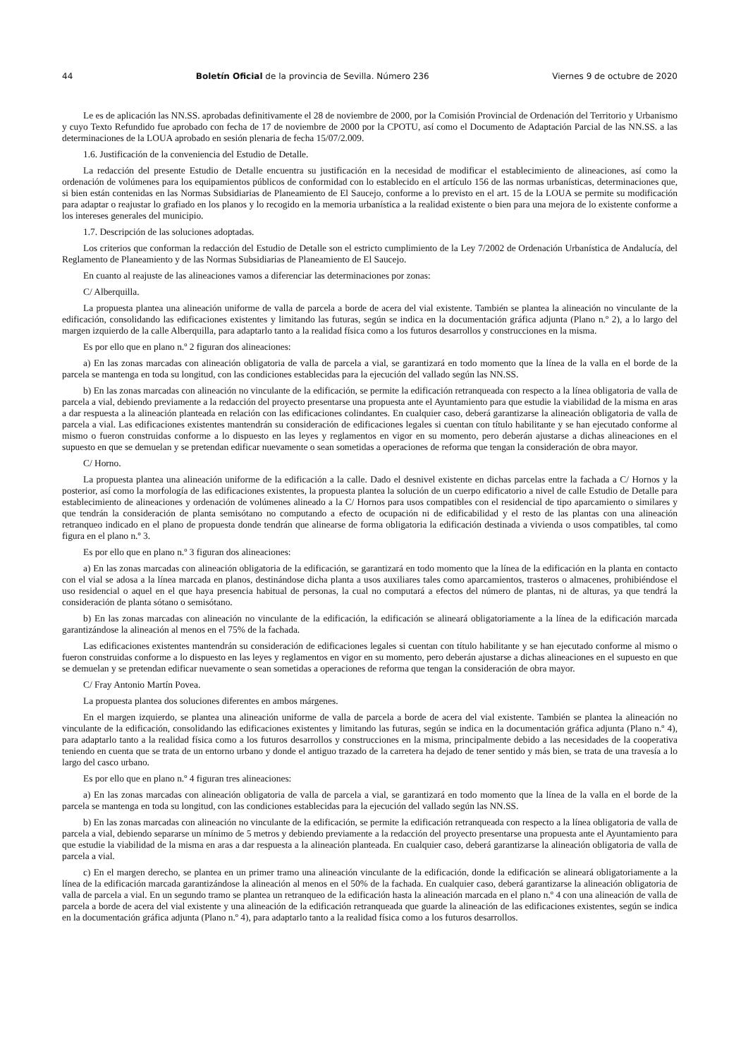44 Boletín Oficial de la provincia de Sevilla. Número 236 Viernes 9 de octubre de 2020
Le es de aplicación las NN.SS. aprobadas definitivamente el 28 de noviembre de 2000, por la Comisión Provincial de Ordenación del Territorio y Urbanismo y cuyo Texto Refundido fue aprobado con fecha de 17 de noviembre de 2000 por la CPOTU, así como el Documento de Adaptación Parcial de las NN.SS. a las determinaciones de la LOUA aprobado en sesión plenaria de fecha 15/07/2.009.
1.6. Justificación de la conveniencia del Estudio de Detalle.
La redacción del presente Estudio de Detalle encuentra su justificación en la necesidad de modificar el establecimiento de alineaciones, así como la ordenación de volúmenes para los equipamientos públicos de conformidad con lo establecido en el artículo 156 de las normas urbanísticas, determinaciones que, si bien están contenidas en las Normas Subsidiarias de Planeamiento de El Saucejo, conforme a lo previsto en el art. 15 de la LOUA se permite su modificación para adaptar o reajustar lo grafiado en los planos y lo recogido en la memoria urbanística a la realidad existente o bien para una mejora de lo existente conforme a los intereses generales del municipio.
1.7. Descripción de las soluciones adoptadas.
Los criterios que conforman la redacción del Estudio de Detalle son el estricto cumplimiento de la Ley 7/2002 de Ordenación Urbanística de Andalucía, del Reglamento de Planeamiento y de las Normas Subsidiarias de Planeamiento de El Saucejo.
En cuanto al reajuste de las alineaciones vamos a diferenciar las determinaciones por zonas:
C/ Alberquilla.
La propuesta plantea una alineación uniforme de valla de parcela a borde de acera del vial existente. También se plantea la alineación no vinculante de la edificación, consolidando las edificaciones existentes y limitando las futuras, según se indica en la documentación gráfica adjunta (Plano n.º 2), a lo largo del margen izquierdo de la calle Alberquilla, para adaptarlo tanto a la realidad física como a los futuros desarrollos y construcciones en la misma.
Es por ello que en plano n.º 2 figuran dos alineaciones:
a) En las zonas marcadas con alineación obligatoria de valla de parcela a vial, se garantizará en todo momento que la línea de la valla en el borde de la parcela se mantenga en toda su longitud, con las condiciones establecidas para la ejecución del vallado según las NN.SS.
b) En las zonas marcadas con alineación no vinculante de la edificación, se permite la edificación retranqueada con respecto a la línea obligatoria de valla de parcela a vial, debiendo previamente a la redacción del proyecto presentarse una propuesta ante el Ayuntamiento para que estudie la viabilidad de la misma en aras a dar respuesta a la alineación planteada en relación con las edificaciones colindantes. En cualquier caso, deberá garantizarse la alineación obligatoria de valla de parcela a vial. Las edificaciones existentes mantendrán su consideración de edificaciones legales si cuentan con título habilitante y se han ejecutado conforme al mismo o fueron construidas conforme a lo dispuesto en las leyes y reglamentos en vigor en su momento, pero deberán ajustarse a dichas alineaciones en el supuesto en que se demuelan y se pretendan edificar nuevamente o sean sometidas a operaciones de reforma que tengan la consideración de obra mayor.
C/ Horno.
La propuesta plantea una alineación uniforme de la edificación a la calle. Dado el desnivel existente en dichas parcelas entre la fachada a C/ Hornos y la posterior, así como la morfología de las edificaciones existentes, la propuesta plantea la solución de un cuerpo edificatorio a nivel de calle Estudio de Detalle para establecimiento de alineaciones y ordenación de volúmenes alineado a la C/ Hornos para usos compatibles con el residencial de tipo aparcamiento o similares y que tendrán la consideración de planta semisótano no computando a efecto de ocupación ni de edificabilidad y el resto de las plantas con una alineación retranqueo indicado en el plano de propuesta donde tendrán que alinearse de forma obligatoria la edificación destinada a vivienda o usos compatibles, tal como figura en el plano n.º 3.
Es por ello que en plano n.º 3 figuran dos alineaciones:
a) En las zonas marcadas con alineación obligatoria de la edificación, se garantizará en todo momento que la línea de la edificación en la planta en contacto con el vial se adosa a la línea marcada en planos, destinándose dicha planta a usos auxiliares tales como aparcamientos, trasteros o almacenes, prohibiéndose el uso residencial o aquel en el que haya presencia habitual de personas, la cual no computará a efectos del número de plantas, ni de alturas, ya que tendrá la consideración de planta sótano o semisótano.
b) En las zonas marcadas con alineación no vinculante de la edificación, la edificación se alineará obligatoriamente a la línea de la edificación marcada garantizándose la alineación al menos en el 75% de la fachada.
Las edificaciones existentes mantendrán su consideración de edificaciones legales si cuentan con título habilitante y se han ejecutado conforme al mismo o fueron construidas conforme a lo dispuesto en las leyes y reglamentos en vigor en su momento, pero deberán ajustarse a dichas alineaciones en el supuesto en que se demuelan y se pretendan edificar nuevamente o sean sometidas a operaciones de reforma que tengan la consideración de obra mayor.
C/ Fray Antonio Martín Povea.
La propuesta plantea dos soluciones diferentes en ambos márgenes.
En el margen izquierdo, se plantea una alineación uniforme de valla de parcela a borde de acera del vial existente. También se plantea la alineación no vinculante de la edificación, consolidando las edificaciones existentes y limitando las futuras, según se indica en la documentación gráfica adjunta (Plano n.º 4), para adaptarlo tanto a la realidad física como a los futuros desarrollos y construcciones en la misma, principalmente debido a las necesidades de la cooperativa teniendo en cuenta que se trata de un entorno urbano y donde el antiguo trazado de la carretera ha dejado de tener sentido y más bien, se trata de una travesía a lo largo del casco urbano.
Es por ello que en plano n.º 4 figuran tres alineaciones:
a) En las zonas marcadas con alineación obligatoria de valla de parcela a vial, se garantizará en todo momento que la línea de la valla en el borde de la parcela se mantenga en toda su longitud, con las condiciones establecidas para la ejecución del vallado según las NN.SS.
b) En las zonas marcadas con alineación no vinculante de la edificación, se permite la edificación retranqueada con respecto a la línea obligatoria de valla de parcela a vial, debiendo separarse un mínimo de 5 metros y debiendo previamente a la redacción del proyecto presentarse una propuesta ante el Ayuntamiento para que estudie la viabilidad de la misma en aras a dar respuesta a la alineación planteada. En cualquier caso, deberá garantizarse la alineación obligatoria de valla de parcela a vial.
c) En el margen derecho, se plantea en un primer tramo una alineación vinculante de la edificación, donde la edificación se alineará obligatoriamente a la línea de la edificación marcada garantizándose la alineación al menos en el 50% de la fachada. En cualquier caso, deberá garantizarse la alineación obligatoria de valla de parcela a vial. En un segundo tramo se plantea un retranqueo de la edificación hasta la alineación marcada en el plano n.º 4 con una alineación de valla de parcela a borde de acera del vial existente y una alineación de la edificación retranqueada que guarde la alineación de las edificaciones existentes, según se indica en la documentación gráfica adjunta (Plano n.º 4), para adaptarlo tanto a la realidad física como a los futuros desarrollos.